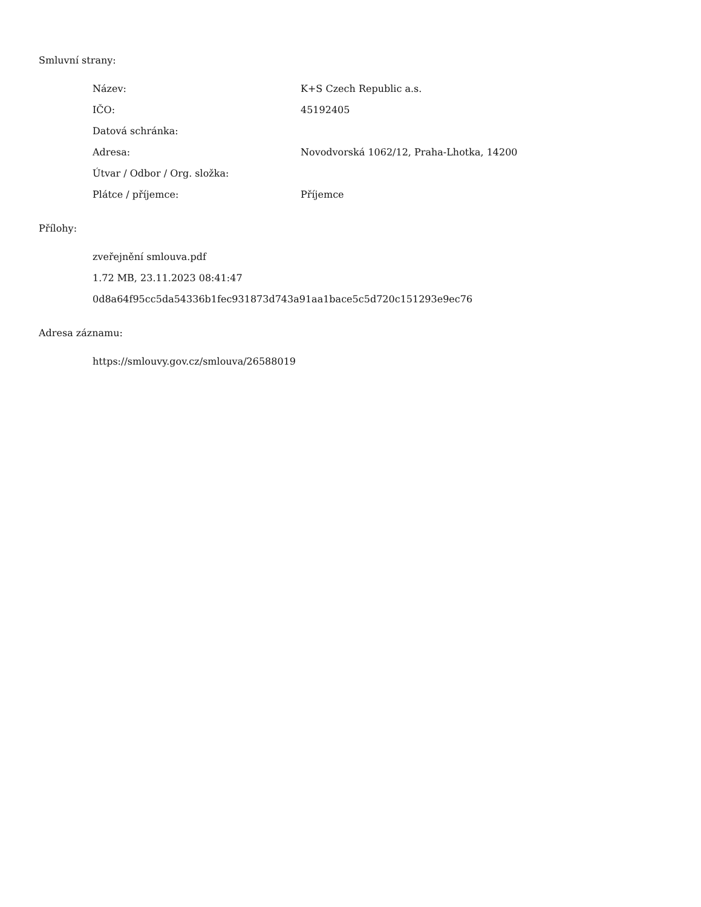Smluvní strany:
| Název: | K+S Czech Republic a.s. |
| IČO: | 45192405 |
| Datová schránka: | |
| Adresa: | Novodvorská 1062/12, Praha-Lhotka, 14200 |
| Útvar / Odbor / Org. složka: | |
| Plátce / příjemce: | Příjemce |
Přílohy:
zveřejnění smlouva.pdf
1.72 MB, 23.11.2023 08:41:47
0d8a64f95cc5da54336b1fec931873d743a91aa1bace5c5d720c151293e9ec76
Adresa záznamu:
https://smlouvy.gov.cz/smlouva/26588019